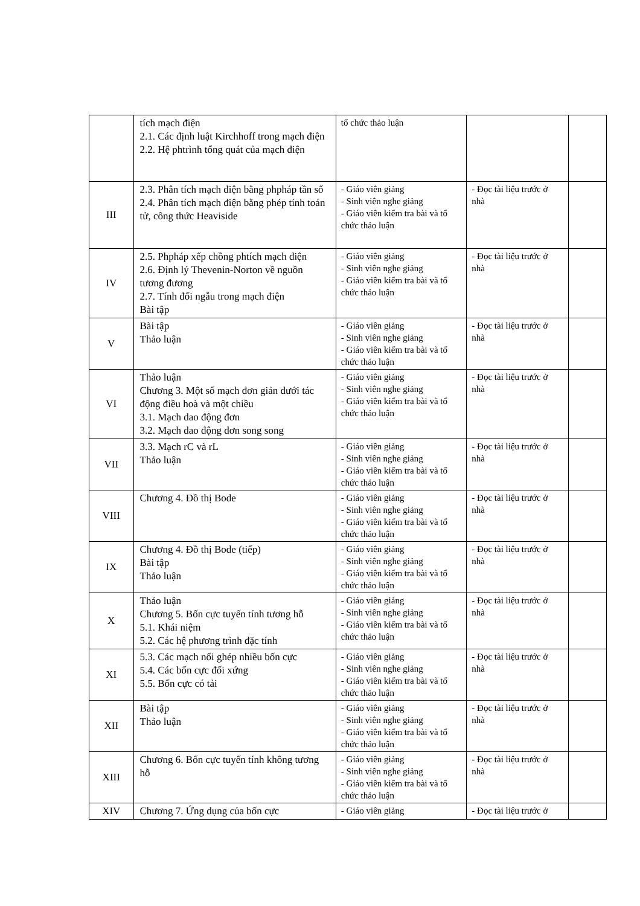| | tích mạch điện 2.1. Các định luật Kirchhoff trong mạch điện 2.2. Hệ phtrình tổng quát của mạch điện | tổ chức thảo luận | | |
| III | 2.3. Phân tích mạch điện bằng phpháp tần số 2.4. Phân tích mạch điện bằng phép tính toán tử, công thức Heaviside | - Giáo viên giảng - Sinh viên nghe giảng - Giáo viên kiểm tra bài và tổ chức thảo luận | - Đọc tài liệu trước ở nhà | |
| IV | 2.5. Phpháp xếp chồng phtích mạch điện 2.6. Định lý Thevenin-Norton về nguồn tương đương 2.7. Tính đối ngẫu trong mạch điện Bài tập | - Giáo viên giảng - Sinh viên nghe giảng - Giáo viên kiểm tra bài và tổ chức thảo luận | - Đọc tài liệu trước ở nhà | |
| V | Bài tập Thảo luận | - Giáo viên giảng - Sinh viên nghe giảng - Giáo viên kiểm tra bài và tổ chức thảo luận | - Đọc tài liệu trước ở nhà | |
| VI | Thảo luận Chương 3. Một số mạch đơn giản dưới tác động điều hoà và một chiều 3.1. Mạch dao động đơn 3.2. Mạch dao động dơn song song | - Giáo viên giảng - Sinh viên nghe giảng - Giáo viên kiểm tra bài và tổ chức thảo luận | - Đọc tài liệu trước ở nhà | |
| VII | 3.3. Mạch rC và rL Thảo luận | - Giáo viên giảng - Sinh viên nghe giảng - Giáo viên kiểm tra bài và tổ chức thảo luận | - Đọc tài liệu trước ở nhà | |
| VIII | Chương 4. Đồ thị Bode | - Giáo viên giảng - Sinh viên nghe giảng - Giáo viên kiểm tra bài và tổ chức thảo luận | - Đọc tài liệu trước ở nhà | |
| IX | Chương 4. Đồ thị Bode (tiếp) Bài tập Thảo luận | - Giáo viên giảng - Sinh viên nghe giảng - Giáo viên kiểm tra bài và tổ chức thảo luận | - Đọc tài liệu trước ở nhà | |
| X | Thảo luận Chương 5. Bốn cực tuyến tính tương hỗ 5.1. Khái niệm 5.2. Các hệ phương trình đặc tính | - Giáo viên giảng - Sinh viên nghe giảng - Giáo viên kiểm tra bài và tổ chức thảo luận | - Đọc tài liệu trước ở nhà | |
| XI | 5.3. Các mạch nối ghép nhiều bốn cực 5.4. Các bốn cực đối xứng 5.5. Bốn cực có tải | - Giáo viên giảng - Sinh viên nghe giảng - Giáo viên kiểm tra bài và tổ chức thảo luận | - Đọc tài liệu trước ở nhà | |
| XII | Bài tập Thảo luận | - Giáo viên giảng - Sinh viên nghe giảng - Giáo viên kiểm tra bài và tổ chức thảo luận | - Đọc tài liệu trước ở nhà | |
| XIII | Chương 6. Bốn cực tuyến tính không tương hỗ | - Giáo viên giảng - Sinh viên nghe giảng - Giáo viên kiểm tra bài và tổ chức thảo luận | - Đọc tài liệu trước ở nhà | |
| XIV | Chương 7. Ứng dụng của bốn cực | - Giáo viên giảng | - Đọc tài liệu trước ở | |